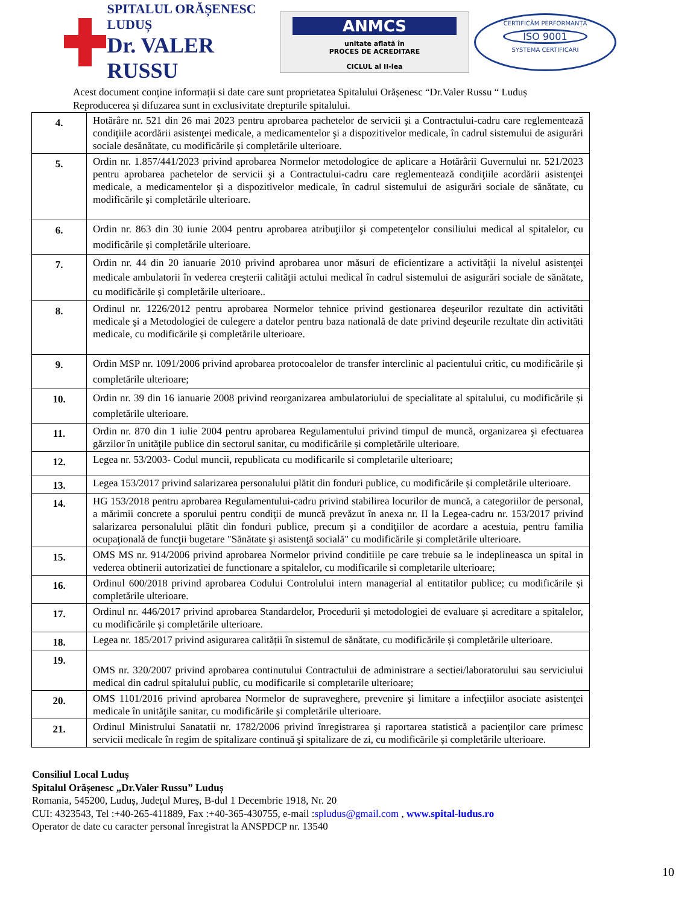SPITALUL ORĂȘENESC LUDUȘ
Dr. VALER RUSSU
ANMCS
unitate aflată în
PROCES DE ACREDITARE
CICLUL al II-lea
CERTIFICĂM PERFORMANȚA
ISO 9001
SYSTEMA CERTIFICARI
Acest document conține informații si date care sunt proprietatea Spitalului Orășenesc “Dr.Valer Russu “ Luduș
Reproducerea și difuzarea sunt in exclusivitate drepturile spitalului.
| 4. | Hotărâre nr. 521 din 26 mai 2023 pentru aprobarea pachetelor de servicii şi a Contractului-cadru care reglementează condiţiile acordării asistenţei medicale, a medicamentelor şi a dispozitivelor medicale, în cadrul sistemului de asigurări sociale desănătate, cu modificările și completările ulterioare. |
| 5. | Ordin nr. 1.857/441/2023 privind aprobarea Normelor metodologice de aplicare a Hotărârii Guvernului nr. 521/2023 pentru aprobarea pachetelor de servicii şi a Contractului-cadru care reglementează condiţiile acordării asistenţei medicale, a medicamentelor şi a dispozitivelor medicale, în cadrul sistemului de asigurări sociale de sănătate, cu modificările și completările ulterioare. |
| 6. | Ordin nr. 863 din 30 iunie 2004 pentru aprobarea atribuţiilor şi competenţelor consiliului medical al spitalelor, cu modificările și completările ulterioare. |
| 7. | Ordin nr. 44 din 20 ianuarie 2010 privind aprobarea unor măsuri de eficientizare a activităţii la nivelul asistenţei medicale ambulatorii în vederea creşterii calităţii actului medical în cadrul sistemului de asigurări sociale de sănătate, cu modificările și completările ulterioare.. |
| 8. | Ordinul nr. 1226/2012 pentru aprobarea Normelor tehnice privind gestionarea deşeurilor rezultate din activităti medicale şi a Metodologiei de culegere a datelor pentru baza natională de date privind deşeurile rezultate din activităti medicale, cu modificările și completările ulterioare. |
| 9. | Ordin MSP nr. 1091/2006 privind aprobarea protocoalelor de transfer interclinic al pacientului critic, cu modificările și completările ulterioare; |
| 10. | Ordin nr. 39 din 16 ianuarie 2008 privind reorganizarea ambulatoriului de specialitate al spitalului, cu modificările și completările ulterioare. |
| 11. | Ordin nr. 870 din 1 iulie 2004 pentru aprobarea Regulamentului privind timpul de muncă, organizarea şi efectuarea gărzilor în unităţile publice din sectorul sanitar, cu modificările și completările ulterioare. |
| 12. | Legea nr. 53/2003- Codul muncii, republicata cu modificarile si completarile ulterioare; |
| 13. | Legea 153/2017 privind salarizarea personalului plătit din fonduri publice, cu modificările și completările ulterioare. |
| 14. | HG 153/2018 pentru aprobarea Regulamentului-cadru privind stabilirea locurilor de muncă, a categoriilor de personal, a mărimii concrete a sporului pentru condiţii de muncă prevăzut în anexa nr. II la Legea-cadru nr. 153/2017 privind salarizarea personalului plătit din fonduri publice, precum şi a condiţiilor de acordare a acestuia, pentru familia ocupaţională de funcţii bugetare "Sănătate şi asistenţă socială" cu modificările și completările ulterioare. |
| 15. | OMS MS nr. 914/2006 privind aprobarea Normelor privind conditiile pe care trebuie sa le indeplineasca un spital in vederea obtinerii autorizatiei de functionare a spitalelor, cu modificarile si completarile ulterioare; |
| 16. | Ordinul 600/2018 privind aprobarea Codului Controlului intern managerial al entitatilor publice; cu modificările și completările ulterioare. |
| 17. | Ordinul nr. 446/2017 privind aprobarea Standardelor, Procedurii și metodologiei de evaluare și acreditare a spitalelor, cu modificările și completările ulterioare. |
| 18. | Legea nr. 185/2017 privind asigurarea calității în sistemul de sănătate, cu modificările și completările ulterioare. |
| 19. | OMS nr. 320/2007 privind aprobarea continutului Contractului de administrare a sectiei/laboratorului sau serviciului medical din cadrul spitalului public, cu modificarile si completarile ulterioare; |
| 20. | OMS 1101/2016 privind aprobarea Normelor de supraveghere, prevenire şi limitare a infecţiilor asociate asistenţei medicale în unităţile sanitar, cu modificările și completările ulterioare. |
| 21. | Ordinul Ministrului Sanatatii nr. 1782/2006 privind înregistrarea şi raportarea statistică a pacienţilor care primesc servicii medicale în regim de spitalizare continuă şi spitalizare de zi, cu modificările și completările ulterioare. |
Consiliul Local Luduș
Spitalul Orășenesc „Dr.Valer Russu” Luduș
Romania, 545200, Luduș, Județul Mureș, B-dul 1 Decembrie 1918, Nr. 20
CUI: 4323543, Tel :+40-265-411889, Fax :+40-365-430755, e-mail :spludus@gmail.com , www.spital-ludus.ro
Operator de date cu caracter personal înregistrat la ANSPDCP nr. 13540
10